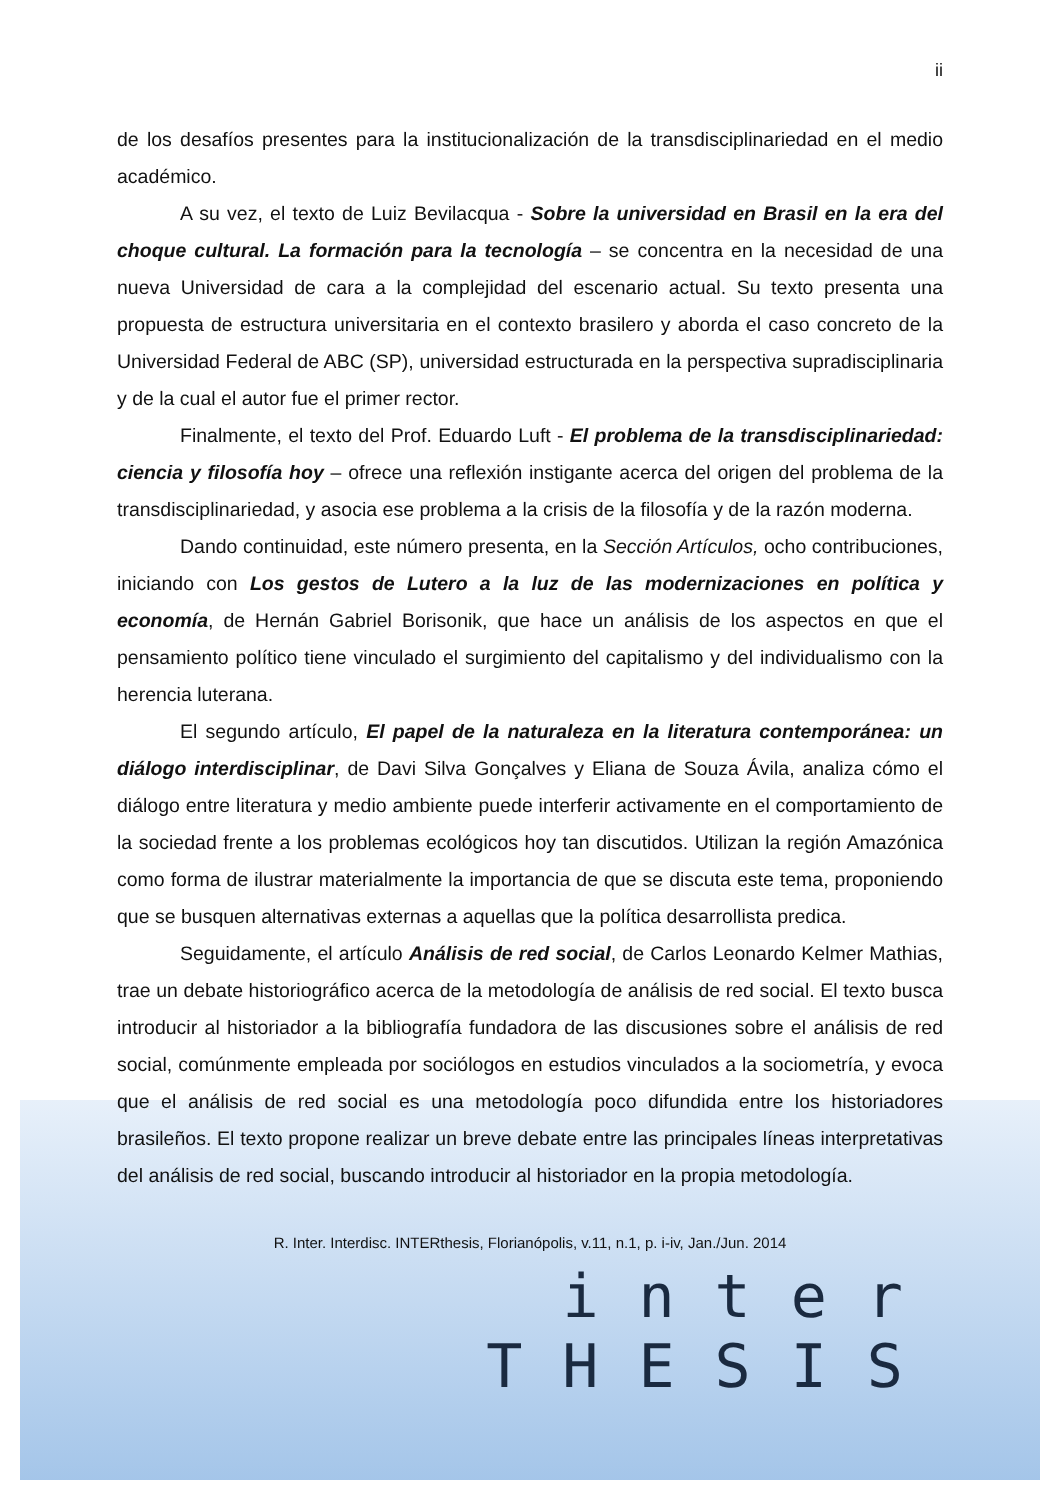ii
de los desafíos presentes para la institucionalización de la transdisciplinariedad en el medio académico.
A su vez, el texto de Luiz Bevilacqua - Sobre la universidad en Brasil en la era del choque cultural. La formación para la tecnología – se concentra en la necesidad de una nueva Universidad de cara a la complejidad del escenario actual. Su texto presenta una propuesta de estructura universitaria en el contexto brasilero y aborda el caso concreto de la Universidad Federal de ABC (SP), universidad estructurada en la perspectiva supradisciplinaria y de la cual el autor fue el primer rector.
Finalmente, el texto del Prof. Eduardo Luft - El problema de la transdisciplinariedad: ciencia y filosofía hoy – ofrece una reflexión instigante acerca del origen del problema de la transdisciplinariedad, y asocia ese problema a la crisis de la filosofía y de la razón moderna.
Dando continuidad, este número presenta, en la Sección Artículos, ocho contribuciones, iniciando con Los gestos de Lutero a la luz de las modernizaciones en política y economía, de Hernán Gabriel Borisonik, que hace un análisis de los aspectos en que el pensamiento político tiene vinculado el surgimiento del capitalismo y del individualismo con la herencia luterana.
El segundo artículo, El papel de la naturaleza en la literatura contemporánea: un diálogo interdisciplinar, de Davi Silva Gonçalves y Eliana de Souza Ávila, analiza cómo el diálogo entre literatura y medio ambiente puede interferir activamente en el comportamiento de la sociedad frente a los problemas ecológicos hoy tan discutidos. Utilizan la región Amazónica como forma de ilustrar materialmente la importancia de que se discuta este tema, proponiendo que se busquen alternativas externas a aquellas que la política desarrollista predica.
Seguidamente, el artículo Análisis de red social, de Carlos Leonardo Kelmer Mathias, trae un debate historiográfico acerca de la metodología de análisis de red social. El texto busca introducir al historiador a la bibliografía fundadora de las discusiones sobre el análisis de red social, comúnmente empleada por sociólogos en estudios vinculados a la sociometría, y evoca que el análisis de red social es una metodología poco difundida entre los historiadores brasileños. El texto propone realizar un breve debate entre las principales líneas interpretativas del análisis de red social, buscando introducir al historiador en la propia metodología.
R. Inter. Interdisc. INTERthesis, Florianópolis, v.11, n.1, p. i-iv, Jan./Jun. 2014
inter THESIS